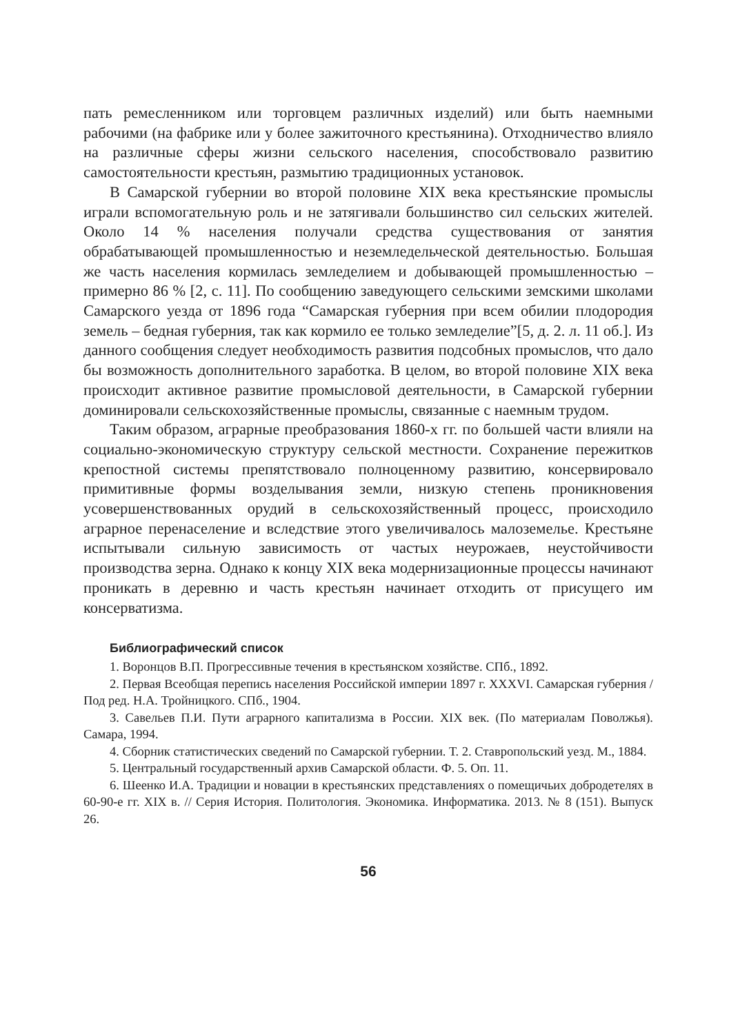пать ремесленником или торговцем различных изделий) или быть наемными рабочими (на фабрике или у более зажиточного крестьянина). Отходничество влияло на различные сферы жизни сельского населения, способствовало развитию самостоятельности крестьян, размытию традиционных установок.
В Самарской губернии во второй половине XIX века крестьянские промыслы играли вспомогательную роль и не затягивали большинство сил сельских жителей. Около 14 % населения получали средства существования от занятия обрабатывающей промышленностью и неземледельческой деятельностью. Большая же часть населения кормилась земледелием и добывающей промышленностью – примерно 86 % [2, с. 11]. По сообщению заведующего сельскими земскими школами Самарского уезда от 1896 года “Самарская губерния при всем обилии плодородия земель – бедная губерния, так как кормило ее только земледелие”[5, д. 2. л. 11 об.]. Из данного сообщения следует необходимость развития подсобных промыслов, что дало бы возможность дополнительного заработка. В целом, во второй половине XIX века происходит активное развитие промысловой деятельности, в Самарской губернии доминировали сельскохозяйственные промыслы, связанные с наемным трудом.
Таким образом, аграрные преобразования 1860-х гг. по большей части влияли на социально-экономическую структуру сельской местности. Сохранение пережитков крепостной системы препятствовало полноценному развитию, консервировало примитивные формы возделывания земли, низкую степень проникновения усовершенствованных орудий в сельскохозяйственный процесс, происходило аграрное перенаселение и вследствие этого увеличивалось малоземелье. Крестьяне испытывали сильную зависимость от частых неурожаев, неустойчивости производства зерна. Однако к концу XIX века модернизационные процессы начинают проникать в деревню и часть крестьян начинает отходить от присущего им консерватизма.
Библиографический список
1. Воронцов В.П. Прогрессивные течения в крестьянском хозяйстве. СПб., 1892.
2. Первая Всеобщая перепись населения Российской империи 1897 г. XXXVI. Самарская губерния / Под ред. Н.А. Тройницкого. СПб., 1904.
3. Савельев П.И. Пути аграрного капитализма в России. XIX век. (По материалам Поволжья). Самара, 1994.
4. Сборник статистических сведений по Самарской губернии. Т. 2. Ставропольский уезд. М., 1884.
5. Центральный государственный архив Самарской области. Ф. 5. Оп. 11.
6. Шеенко И.А. Традиции и новации в крестьянских представлениях о помещичьих добродетелях в 60-90-е гг. XIX в. // Серия История. Политология. Экономика. Информатика. 2013. № 8 (151). Выпуск 26.
56